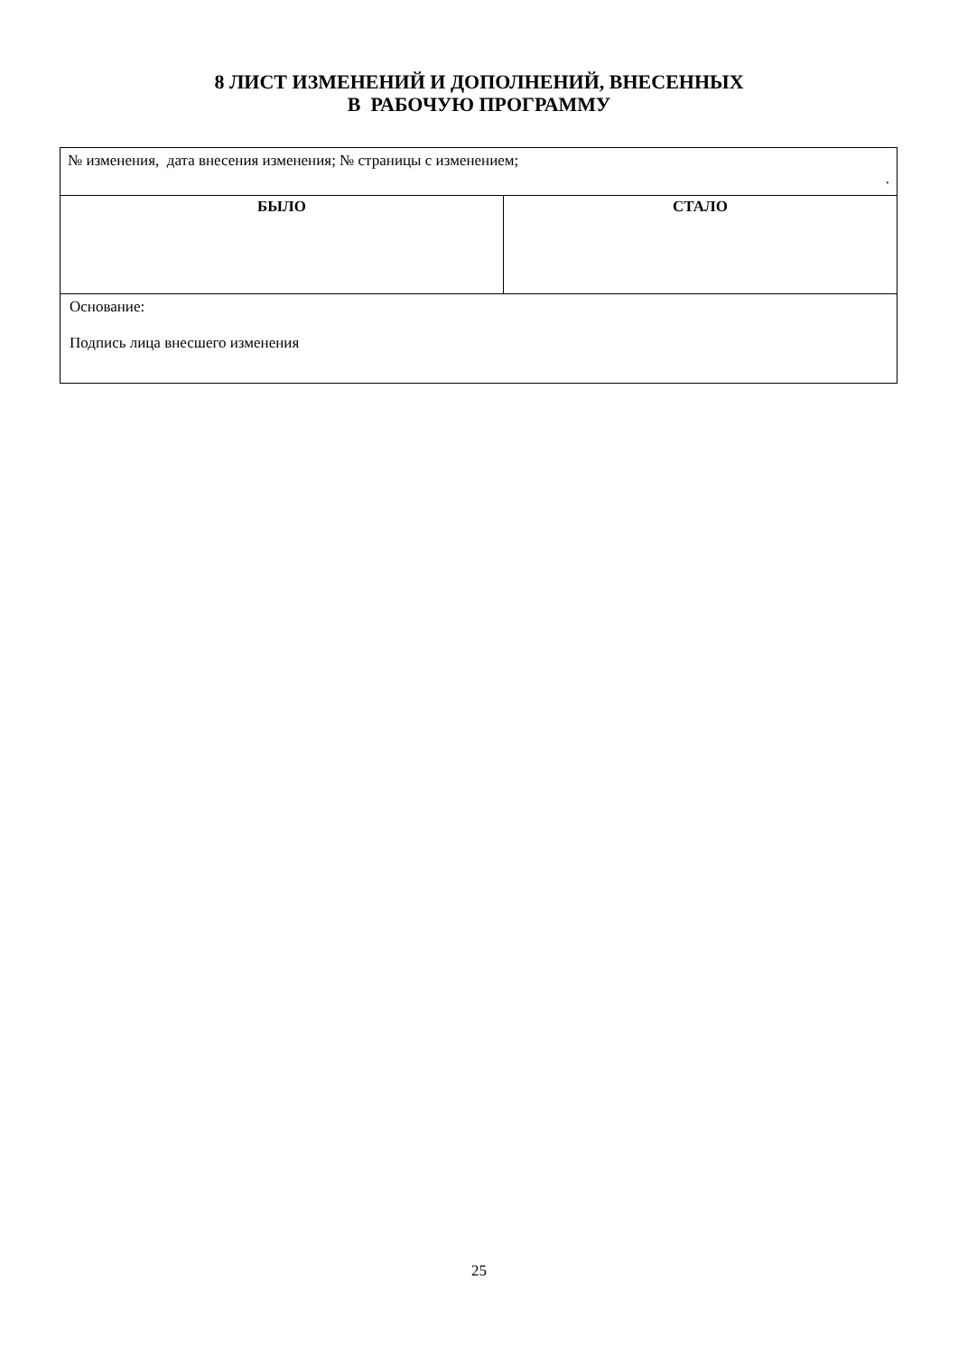8 ЛИСТ ИЗМЕНЕНИЙ И ДОПОЛНЕНИЙ, ВНЕСЕННЫХ
В РАБОЧУЮ ПРОГРАММУ
| № изменения, дата внесения изменения; № страницы с изменением; . | |
| БЫЛО | СТАЛО |
| Основание: Подпись лица внесшего изменения | |
25